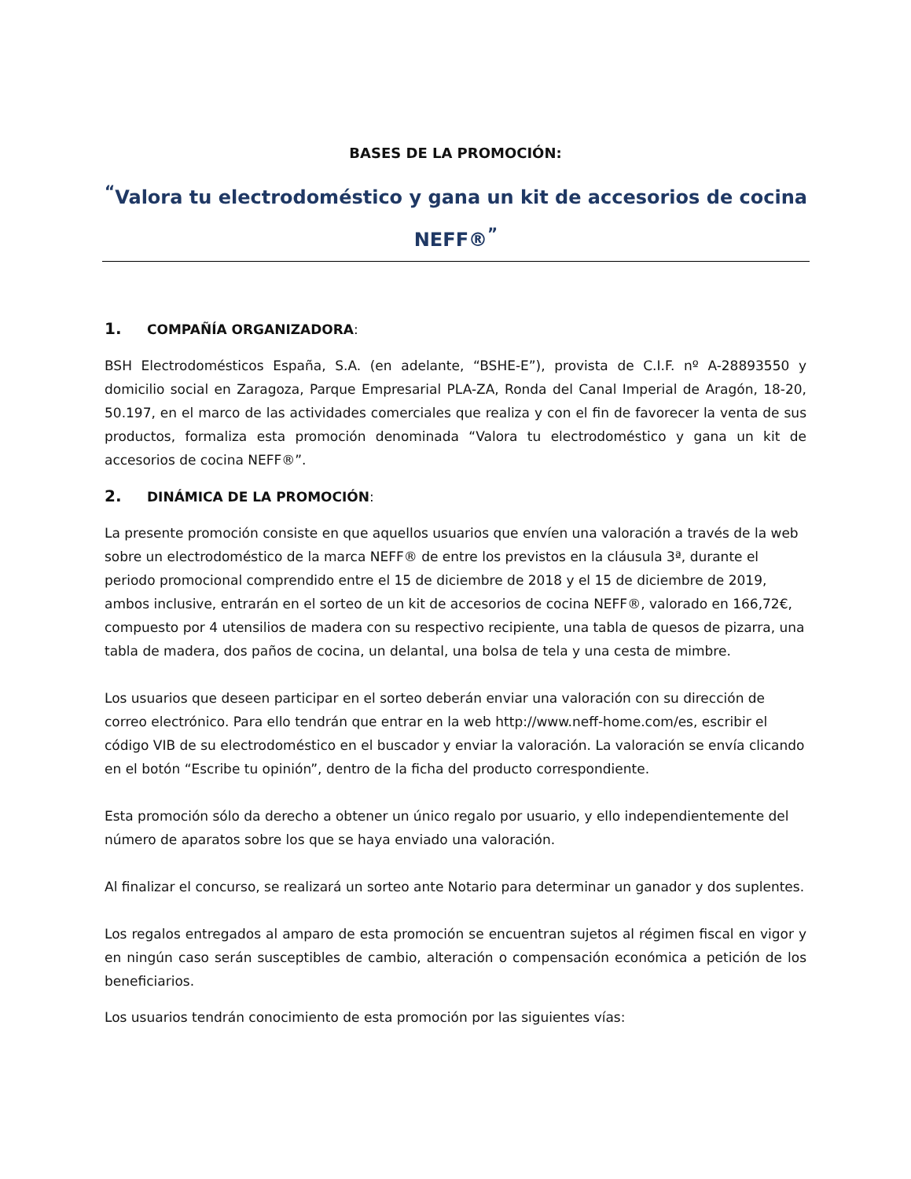BASES DE LA PROMOCIÓN:
<sup>“</sup>Valora tu electrodoméstico y gana un kit de accesorios de cocina NEFF®<sup>”</sup>
1. COMPAÑÍA ORGANIZADORA:
BSH Electrodomésticos España, S.A. (en adelante, “BSHE-E”), provista de C.I.F. nº A-28893550 y domicilio social en Zaragoza, Parque Empresarial PLA-ZA, Ronda del Canal Imperial de Aragón, 18-20, 50.197, en el marco de las actividades comerciales que realiza y con el fin de favorecer la venta de sus productos, formaliza esta promoción denominada “Valora tu electrodoméstico y gana un kit de accesorios de cocina NEFF®”.
2. DINÁMICA DE LA PROMOCIÓN:
La presente promoción consiste en que aquellos usuarios que envíen una valoración a través de la web sobre un electrodoméstico de la marca NEFF® de entre los previstos en la cláusula 3ª, durante el periodo promocional comprendido entre el 15 de diciembre de 2018 y el 15 de diciembre de 2019, ambos inclusive, entrarán en el sorteo de un kit de accesorios de cocina NEFF®, valorado en 166,72€, compuesto por 4 utensilios de madera con su respectivo recipiente, una tabla de quesos de pizarra, una tabla de madera, dos paños de cocina, un delantal, una bolsa de tela y una cesta de mimbre.
Los usuarios que deseen participar en el sorteo deberán enviar una valoración con su dirección de correo electrónico. Para ello tendrán que entrar en la web http://www.neff-home.com/es, escribir el código VIB de su electrodoméstico en el buscador y enviar la valoración. La valoración se envía clicando en el botón “Escribe tu opinión”, dentro de la ficha del producto correspondiente.
Esta promoción sólo da derecho a obtener un único regalo por usuario, y ello independientemente del número de aparatos sobre los que se haya enviado una valoración.
Al finalizar el concurso, se realizará un sorteo ante Notario para determinar un ganador y dos suplentes.
Los regalos entregados al amparo de esta promoción se encuentran sujetos al régimen fiscal en vigor y en ningún caso serán susceptibles de cambio, alteración o compensación económica a petición de los beneficiarios.
Los usuarios tendrán conocimiento de esta promoción por las siguientes vías: